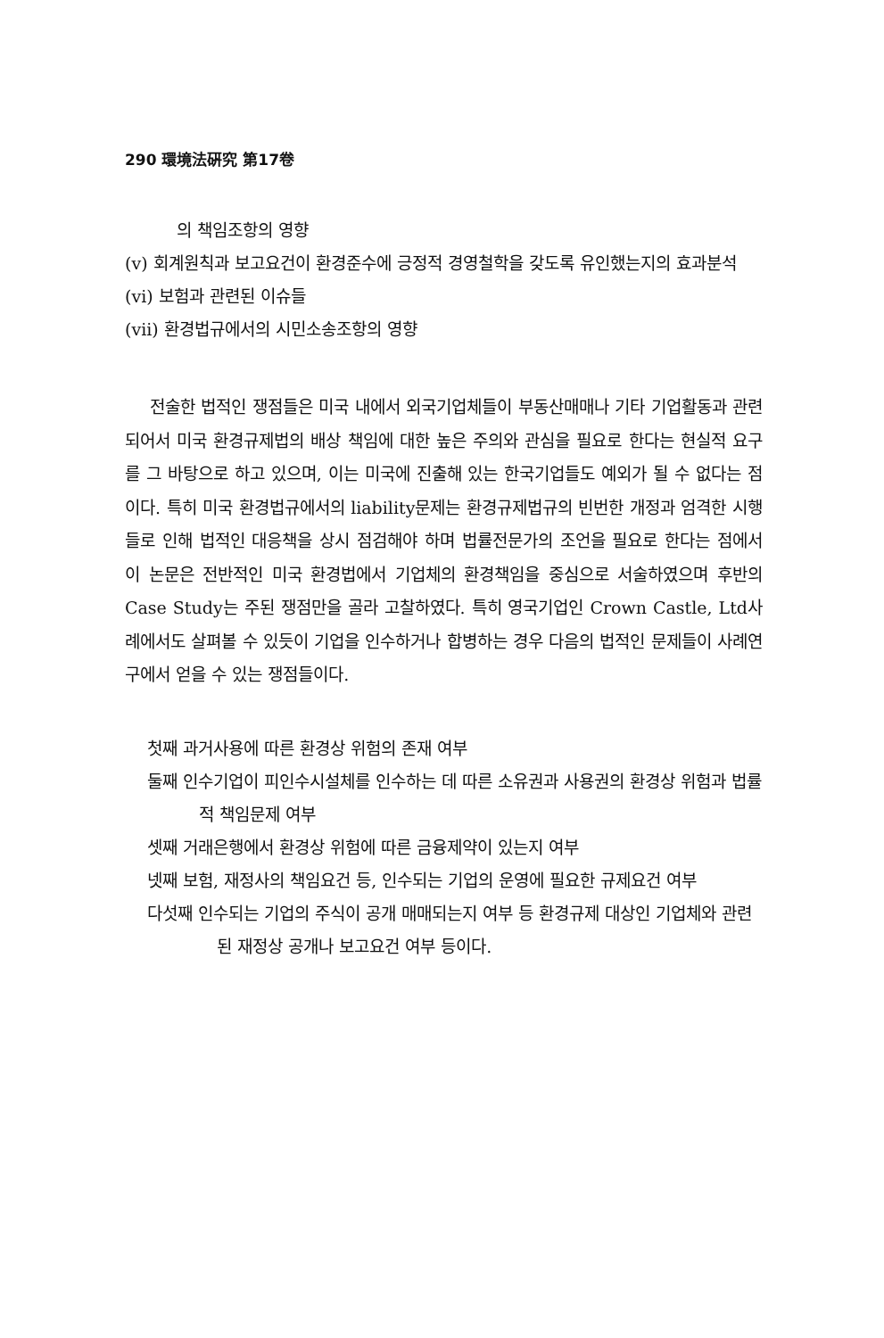290 環境法硏究 第17卷
의 책임조항의 영향
(v) 회계원칙과 보고요건이 환경준수에 긍정적 경영철학을 갖도록 유인했는지의 효과분석
(vi) 보험과 관련된 이슈들
(vii) 환경법규에서의 시민소송조항의 영향
전술한 법적인 쟁점들은 미국 내에서 외국기업체들이 부동산매매나 기타 기업활동과 관련되어서 미국 환경규제법의 배상 책임에 대한 높은 주의와 관심을 필요로 한다는 현실적 요구를 그 바탕으로 하고 있으며, 이는 미국에 진출해 있는 한국기업들도 예외가 될 수 없다는 점이다. 특히 미국 환경법규에서의 liability문제는 환경규제법규의 빈번한 개정과 엄격한 시행들로 인해 법적인 대응책을 상시 점검해야 하며 법률전문가의 조언을 필요로 한다는 점에서 이 논문은 전반적인 미국 환경법에서 기업체의 환경책임을 중심으로 서술하였으며 후반의 Case Study는 주된 쟁점만을 골라 고찰하였다. 특히 영국기업인 Crown Castle, Ltd사례에서도 살펴볼 수 있듯이 기업을 인수하거나 합병하는 경우 다음의 법적인 문제들이 사례연구에서 얻을 수 있는 쟁점들이다.
첫째 과거사용에 따른 환경상 위험의 존재 여부
둘째 인수기업이 피인수시설체를 인수하는 데 따른 소유권과 사용권의 환경상 위험과 법률적 책임문제 여부
셋째 거래은행에서 환경상 위험에 따른 금융제약이 있는지 여부
넷째 보험, 재정사의 책임요건 등, 인수되는 기업의 운영에 필요한 규제요건 여부
다섯째 인수되는 기업의 주식이 공개 매매되는지 여부 등 환경규제 대상인 기업체와 관련된 재정상 공개나 보고요건 여부 등이다.